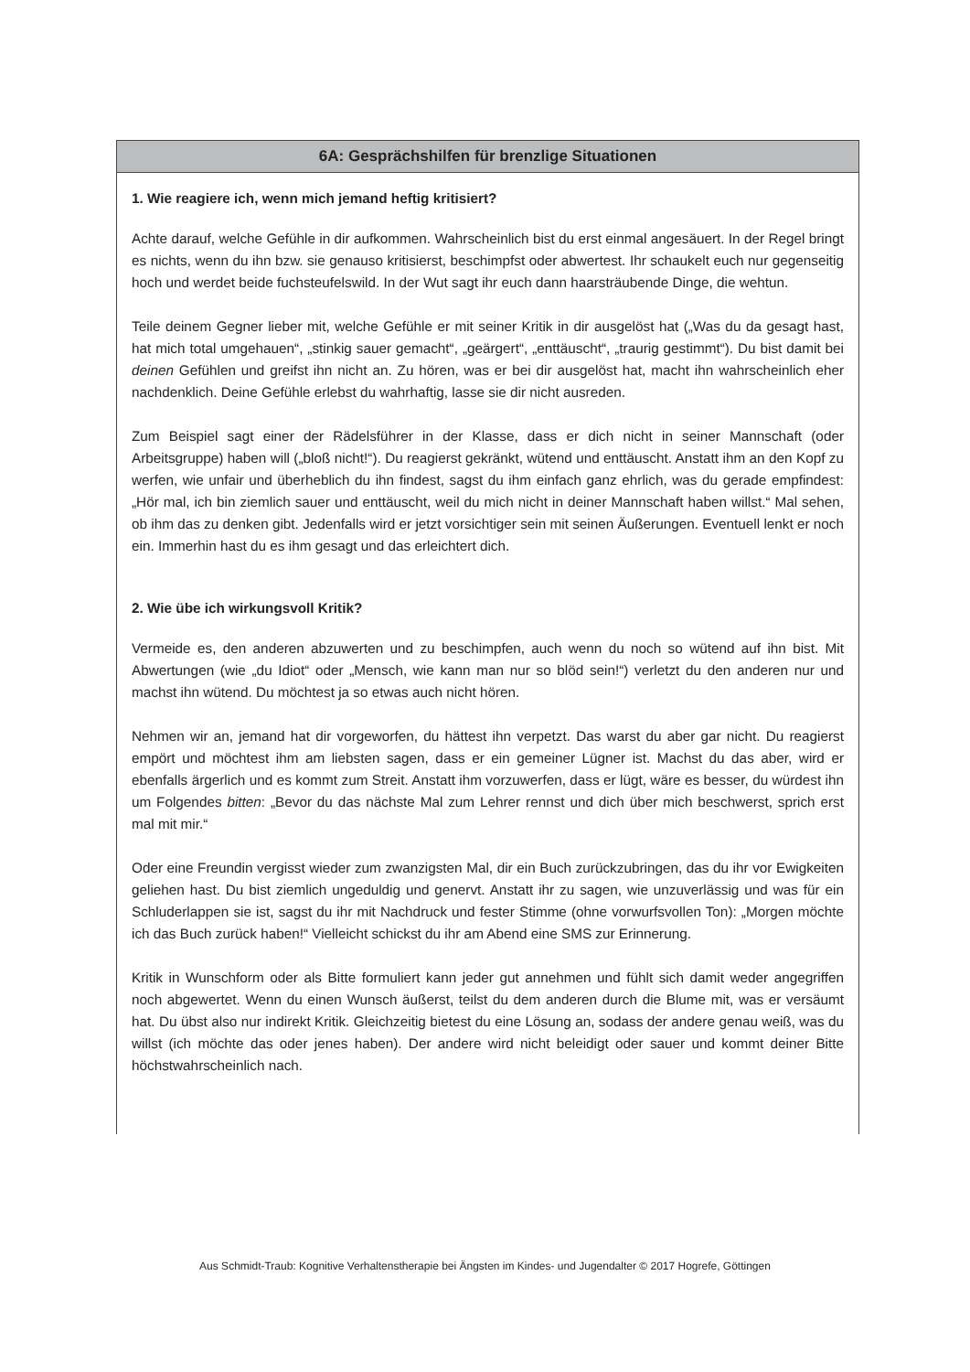6A: Gesprächshilfen für brenzlige Situationen
1. Wie reagiere ich, wenn mich jemand heftig kritisiert?
Achte darauf, welche Gefühle in dir aufkommen. Wahrscheinlich bist du erst einmal angesäuert. In der Regel bringt es nichts, wenn du ihn bzw. sie genauso kritisierst, beschimpfst oder abwertest. Ihr schaukelt euch nur gegenseitig hoch und werdet beide fuchsteufelswild. In der Wut sagt ihr euch dann haarsträubende Dinge, die wehtun.
Teile deinem Gegner lieber mit, welche Gefühle er mit seiner Kritik in dir ausgelöst hat („Was du da gesagt hast, hat mich total umgehauen“, „stinkig sauer gemacht“, „geärgert“, „enttäuscht“, „traurig gestimmt“). Du bist damit bei deinen Gefühlen und greifst ihn nicht an. Zu hören, was er bei dir ausgelöst hat, macht ihn wahrscheinlich eher nachdenklich. Deine Gefühle erlebst du wahrhaftig, lasse sie dir nicht ausreden.
Zum Beispiel sagt einer der Rädelsführer in der Klasse, dass er dich nicht in seiner Mannschaft (oder Arbeitsgruppe) haben will („bloß nicht!“). Du reagierst gekränkt, wütend und enttäuscht. Anstatt ihm an den Kopf zu werfen, wie unfair und überheblich du ihn findest, sagst du ihm einfach ganz ehrlich, was du gerade empfindest: „Hör mal, ich bin ziemlich sauer und enttäuscht, weil du mich nicht in deiner Mannschaft haben willst.“ Mal sehen, ob ihm das zu denken gibt. Jedenfalls wird er jetzt vorsichtiger sein mit seinen Äußerungen. Eventuell lenkt er noch ein. Immerhin hast du es ihm gesagt und das erleichtert dich.
2. Wie übe ich wirkungsvoll Kritik?
Vermeide es, den anderen abzuwerten und zu beschimpfen, auch wenn du noch so wütend auf ihn bist. Mit Abwertungen (wie „du Idiot“ oder „Mensch, wie kann man nur so blöd sein!“) verletzt du den anderen nur und machst ihn wütend. Du möchtest ja so etwas auch nicht hören.
Nehmen wir an, jemand hat dir vorgeworfen, du hättest ihn verpetzt. Das warst du aber gar nicht. Du reagierst empört und möchtest ihm am liebsten sagen, dass er ein gemeiner Lügner ist. Machst du das aber, wird er ebenfalls ärgerlich und es kommt zum Streit. Anstatt ihm vorzuwerfen, dass er lügt, wäre es besser, du würdest ihn um Folgendes bitten: „Bevor du das nächste Mal zum Lehrer rennst und dich über mich beschwerst, sprich erst mal mit mir.“
Oder eine Freundin vergisst wieder zum zwanzigsten Mal, dir ein Buch zurückzubringen, das du ihr vor Ewigkeiten geliehen hast. Du bist ziemlich ungeduldig und genervt. Anstatt ihr zu sagen, wie unzuverlässig und was für ein Schluderlappen sie ist, sagst du ihr mit Nachdruck und fester Stimme (ohne vorwurfsvollen Ton): „Morgen möchte ich das Buch zurück haben!“ Vielleicht schickst du ihr am Abend eine SMS zur Erinnerung.
Kritik in Wunschform oder als Bitte formuliert kann jeder gut annehmen und fühlt sich damit weder angegriffen noch abgewertet. Wenn du einen Wunsch äußerst, teilst du dem anderen durch die Blume mit, was er versäumt hat. Du übst also nur indirekt Kritik. Gleichzeitig bietest du eine Lösung an, sodass der andere genau weiß, was du willst (ich möchte das oder jenes haben). Der andere wird nicht beleidigt oder sauer und kommt deiner Bitte höchstwahrscheinlich nach.
Aus Schmidt-Traub: Kognitive Verhaltenstherapie bei Ängsten im Kindes- und Jugendalter © 2017 Hogrefe, Göttingen